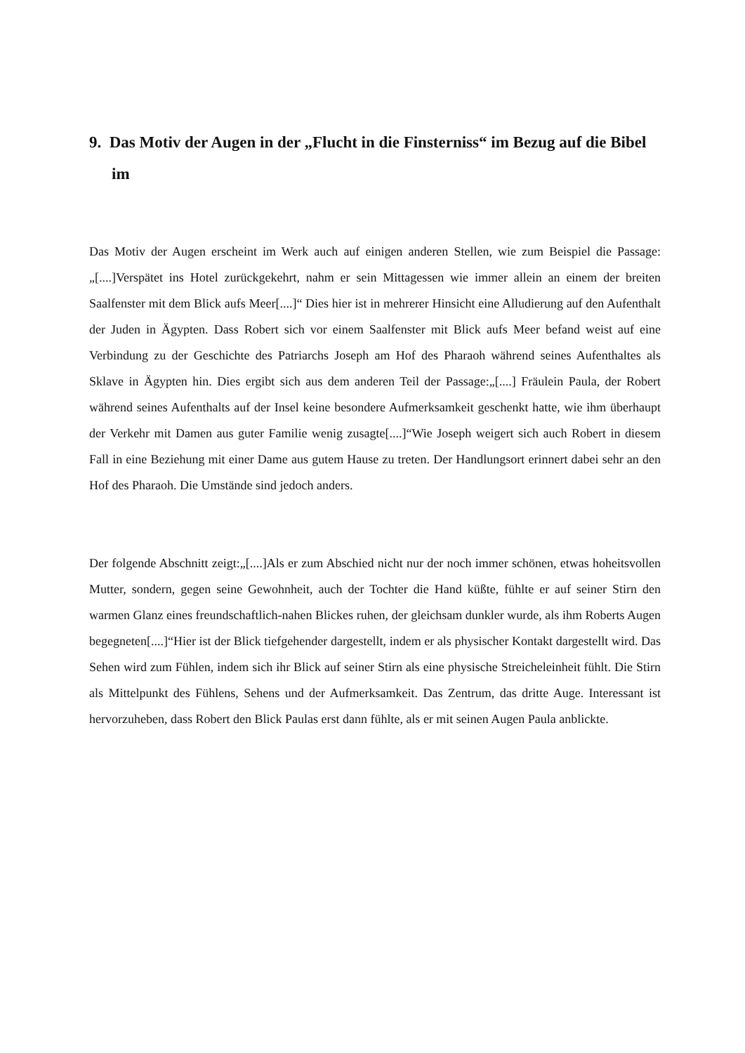9. Das Motiv der Augen in der „Flucht in die Finsterniss“ im Bezug auf die Bibel im
Das Motiv der Augen erscheint im Werk auch auf einigen anderen Stellen, wie zum Beispiel die Passage: „[....]Verspätet ins Hotel zurückgekehrt, nahm er sein Mittagessen wie immer allein an einem der breiten Saalfenster mit dem Blick aufs Meer[....]“ Dies hier ist in mehrerer Hinsicht eine Alludierung auf den Aufenthalt der Juden in Ägypten. Dass Robert sich vor einem Saalfenster mit Blick aufs Meer befand weist auf eine Verbindung zu der Geschichte des Patriarchs Joseph am Hof des Pharaoh während seines Aufenthaltes als Sklave in Ägypten hin. Dies ergibt sich aus dem anderen Teil der Passage:„[....] Fräulein Paula, der Robert während seines Aufenthalts auf der Insel keine besondere Aufmerksamkeit geschenkt hatte, wie ihm überhaupt der Verkehr mit Damen aus guter Familie wenig zusagte[....]“Wie Joseph weigert sich auch Robert in diesem Fall in eine Beziehung mit einer Dame aus gutem Hause zu treten. Der Handlungsort erinnert dabei sehr an den Hof des Pharaoh. Die Umstände sind jedoch anders.
Der folgende Abschnitt zeigt:„[....]Als er zum Abschied nicht nur der noch immer schönen, etwas hoheitsvollen Mutter, sondern, gegen seine Gewohnheit, auch der Tochter die Hand küßte, fühlte er auf seiner Stirn den warmen Glanz eines freundschaftlich-nahen Blickes ruhen, der gleichsam dunkler wurde, als ihm Roberts Augen begegneten[....]“Hier ist der Blick tiefgehender dargestellt, indem er als physischer Kontakt dargestellt wird. Das Sehen wird zum Fühlen, indem sich ihr Blick auf seiner Stirn als eine physische Streicheleinheit fühlt. Die Stirn als Mittelpunkt des Fühlens, Sehens und der Aufmerksamkeit. Das Zentrum, das dritte Auge. Interessant ist hervorzuheben, dass Robert den Blick Paulas erst dann fühlte, als er mit seinen Augen Paula anblickte.